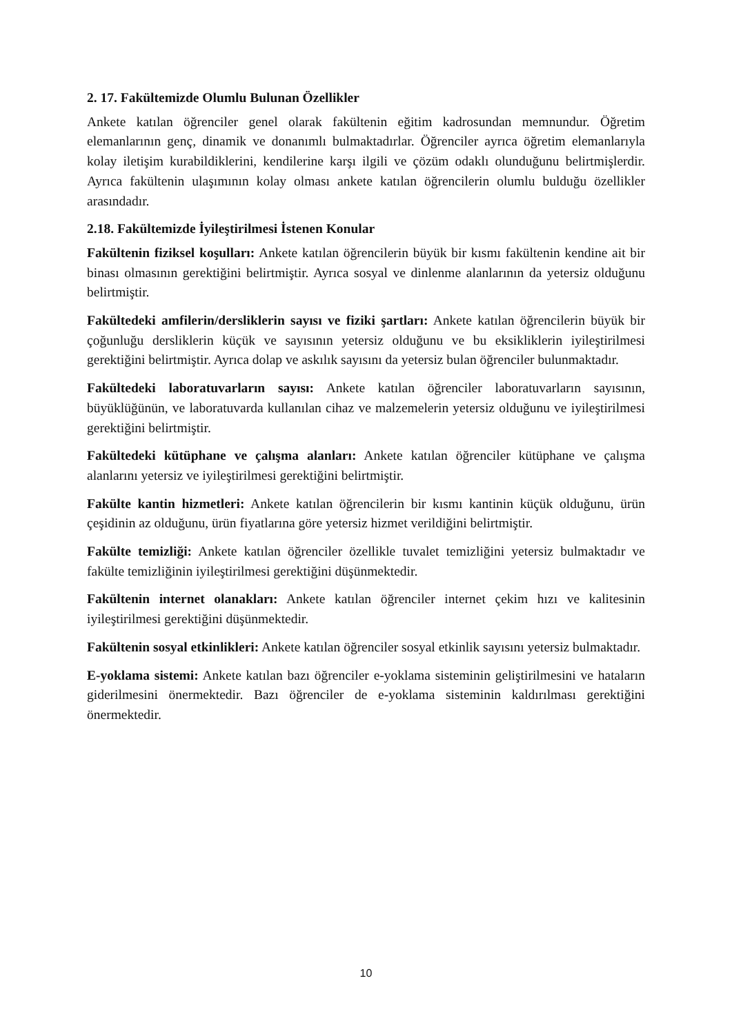2. 17. Fakültemizde Olumlu Bulunan Özellikler
Ankete katılan öğrenciler genel olarak fakültenin eğitim kadrosundan memnundur. Öğretim elemanlarının genç, dinamik ve donanımlı bulmaktadırlar. Öğrenciler ayrıca öğretim elemanlarıyla kolay iletişim kurabildiklerini, kendilerine karşı ilgili ve çözüm odaklı olunduğunu belirtmişlerdir. Ayrıca fakültenin ulaşımının kolay olması ankete katılan öğrencilerin olumlu bulduğu özellikler arasındadır.
2.18. Fakültemizde İyileştirilmesi İstenen Konular
Fakültenin fiziksel koşulları: Ankete katılan öğrencilerin büyük bir kısmı fakültenin kendine ait bir binası olmasının gerektiğini belirtmiştir. Ayrıca sosyal ve dinlenme alanlarının da yetersiz olduğunu belirtmiştir.
Fakültedeki amfilerin/dersliklerin sayısı ve fiziki şartları: Ankete katılan öğrencilerin büyük bir çoğunluğu dersliklerin küçük ve sayısının yetersiz olduğunu ve bu eksikliklerin iyileştirilmesi gerektiğini belirtmiştir. Ayrıca dolap ve askılık sayısını da yetersiz bulan öğrenciler bulunmaktadır.
Fakültedeki laboratuvarların sayısı: Ankete katılan öğrenciler laboratuvarların sayısının, büyüklüğünün, ve laboratuvarda kullanılan cihaz ve malzemelerin yetersiz olduğunu ve iyileştirilmesi gerektiğini belirtmiştir.
Fakültedeki kütüphane ve çalışma alanları: Ankete katılan öğrenciler kütüphane ve çalışma alanlarını yetersiz ve iyileştirilmesi gerektiğini belirtmiştir.
Fakülte kantin hizmetleri: Ankete katılan öğrencilerin bir kısmı kantinin küçük olduğunu, ürün çeşidinin az olduğunu, ürün fiyatlarına göre yetersiz hizmet verildiğini belirtmiştir.
Fakülte temizliği: Ankete katılan öğrenciler özellikle tuvalet temizliğini yetersiz bulmaktadır ve fakülte temizliğinin iyileştirilmesi gerektiğini düşünmektedir.
Fakültenin internet olanakları: Ankete katılan öğrenciler internet çekim hızı ve kalitesinin iyileştirilmesi gerektiğini düşünmektedir.
Fakültenin sosyal etkinlikleri: Ankete katılan öğrenciler sosyal etkinlik sayısını yetersiz bulmaktadır.
E-yoklama sistemi: Ankete katılan bazı öğrenciler e-yoklama sisteminin geliştirilmesini ve hataların giderilmesini önermektedir. Bazı öğrenciler de e-yoklama sisteminin kaldırılması gerektiğini önermektedir.
10